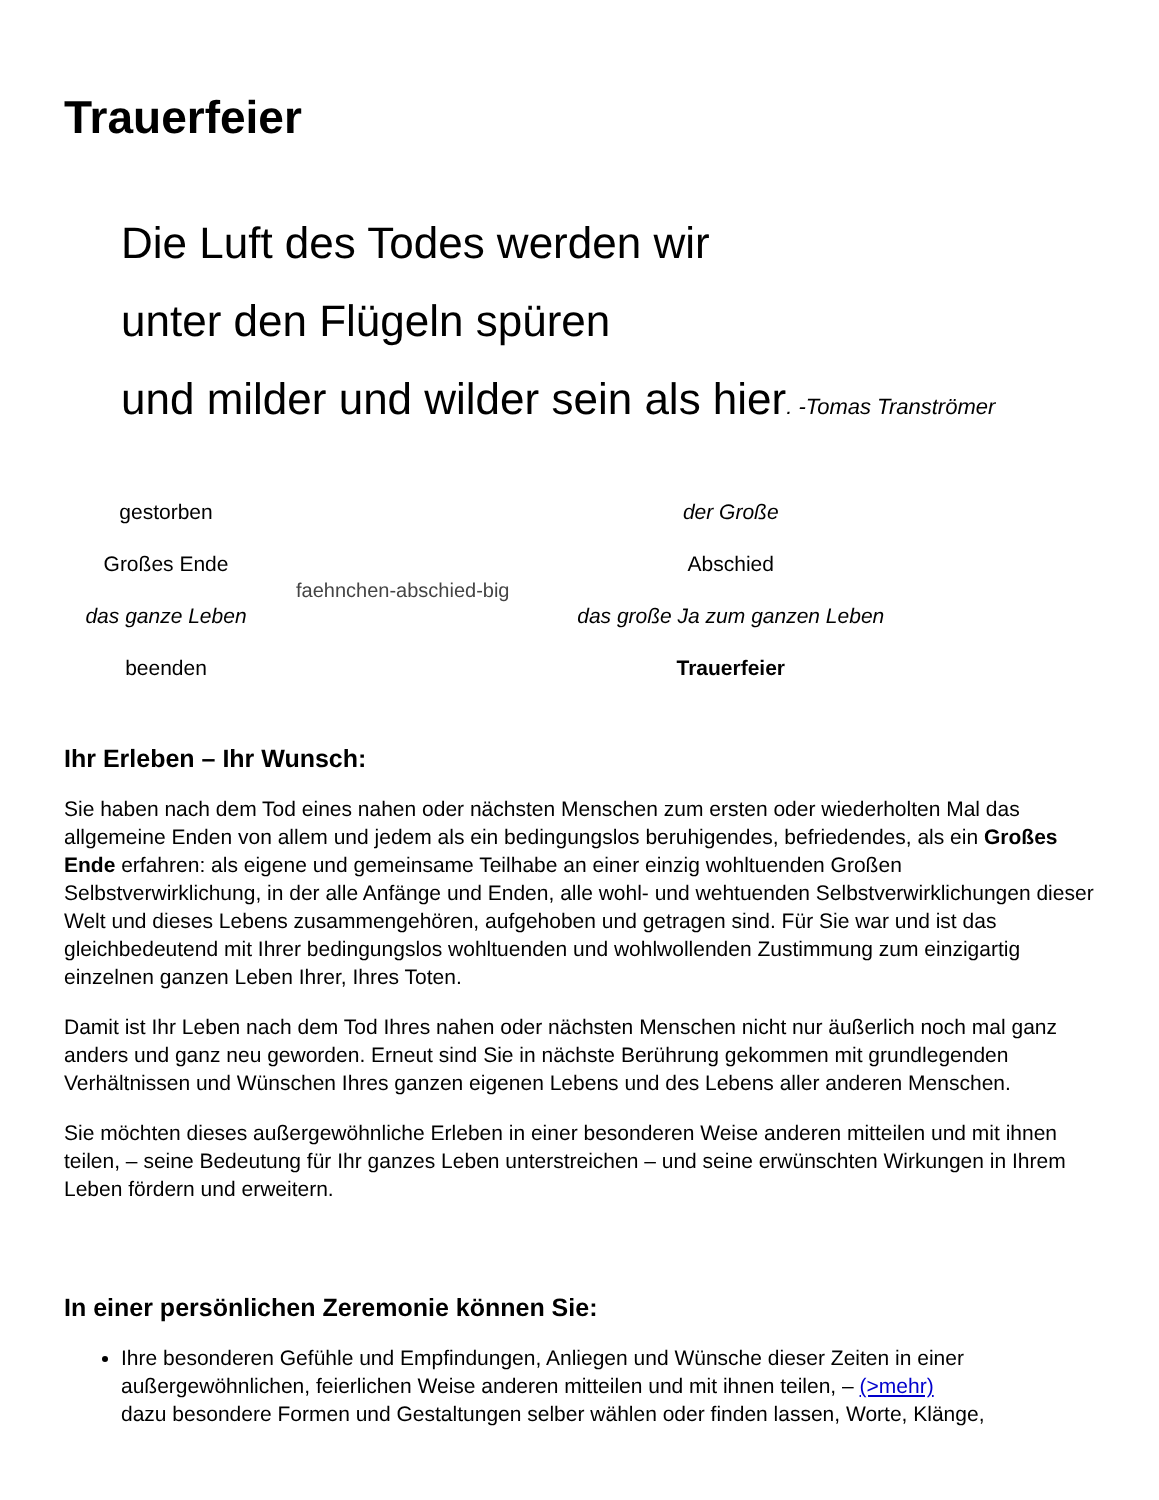Trauerfeier
Die Luft des Todes werden wir
unter den Flügeln spüren
und milder und wilder sein als hier. -Tomas Tranströmer
| gestorben | | der Große |
| Großes Ende | faehnchen-abschied-big | Abschied |
| das ganze Leben | | das große Ja zum ganzen Leben |
| beenden | | Trauerfeier |
Ihr Erleben – Ihr Wunsch:
Sie haben nach dem Tod eines nahen oder nächsten Menschen zum ersten oder wiederholten Mal das allgemeine Enden von allem und jedem als ein bedingungslos beruhigendes, befriedendes, als ein Großes Ende erfahren: als eigene und gemeinsame Teilhabe an einer einzig wohltuenden Großen Selbstverwirklichung, in der alle Anfänge und Enden, alle wohl- und wehtuenden Selbstverwirklichungen dieser Welt und dieses Lebens zusammengehören, aufgehoben und getragen sind. Für Sie war und ist das gleichbedeutend mit Ihrer bedingungslos wohltuenden und wohlwollenden Zustimmung zum einzigartig einzelnen ganzen Leben Ihrer, Ihres Toten.
Damit ist Ihr Leben nach dem Tod Ihres nahen oder nächsten Menschen nicht nur äußerlich noch mal ganz anders und ganz neu geworden. Erneut sind Sie in nächste Berührung gekommen mit grundlegenden Verhältnissen und Wünschen Ihres ganzen eigenen Lebens und des Lebens aller anderen Menschen.
Sie möchten dieses außergewöhnliche Erleben in einer besonderen Weise anderen mitteilen und mit ihnen teilen, – seine Bedeutung für Ihr ganzes Leben unterstreichen – und seine erwünschten Wirkungen in Ihrem Leben fördern und erweitern.
In einer persönlichen Zeremonie können Sie:
Ihre besonderen Gefühle und Empfindungen, Anliegen und Wünsche dieser Zeiten in einer außergewöhnlichen, feierlichen Weise anderen mitteilen und mit ihnen teilen, – (>mehr)
dazu besondere Formen und Gestaltungen selber wählen oder finden lassen, Worte, Klänge,